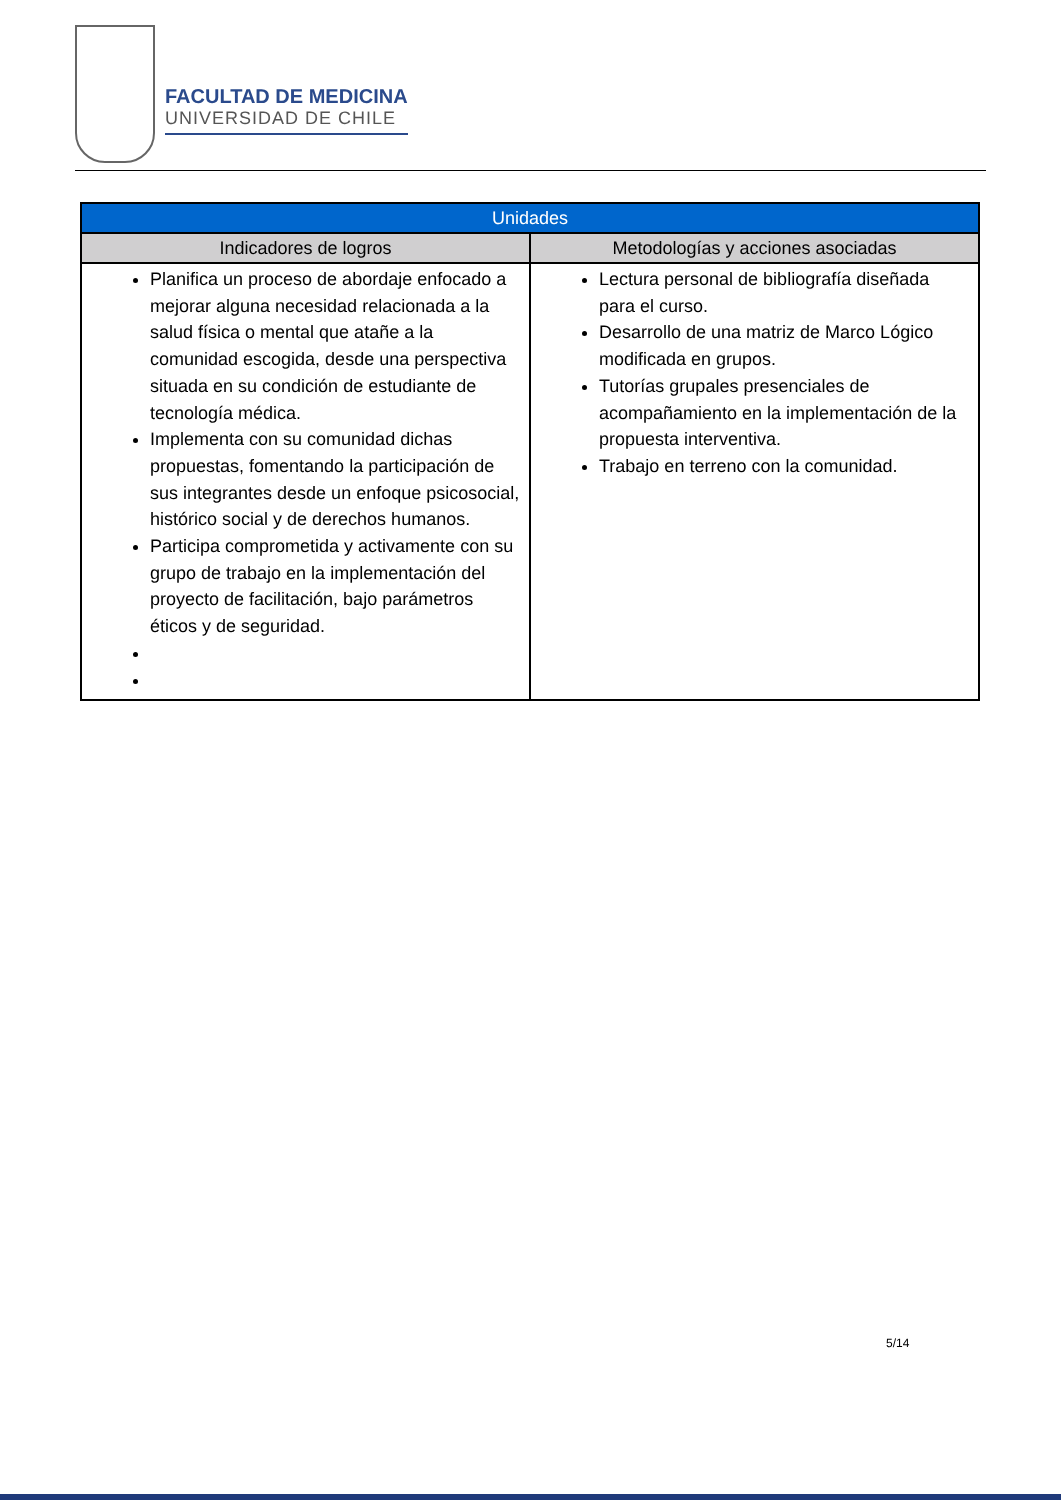FACULTAD DE MEDICINA
UNIVERSIDAD DE CHILE
| Unidades | |
| --- | --- |
| Indicadores de logros | Metodologías y acciones asociadas |
| Planifica un proceso de abordaje enfocado a mejorar alguna necesidad relacionada a la salud física o mental que atañe a la comunidad escogida, desde una perspectiva situada en su condición de estudiante de tecnología médica. Implementa con su comunidad dichas propuestas, fomentando la participación de sus integrantes desde un enfoque psicosocial, histórico social y de derechos humanos. Participa comprometida y activamente con su grupo de trabajo en la implementación del proyecto de facilitación, bajo parámetros éticos y de seguridad. | Lectura personal de bibliografía diseñada para el curso. Desarrollo de una matriz de Marco Lógico modificada en grupos. Tutorías grupales presenciales de acompañamiento en la implementación de la propuesta interventiva. Trabajo en terreno con la comunidad. |
5/14